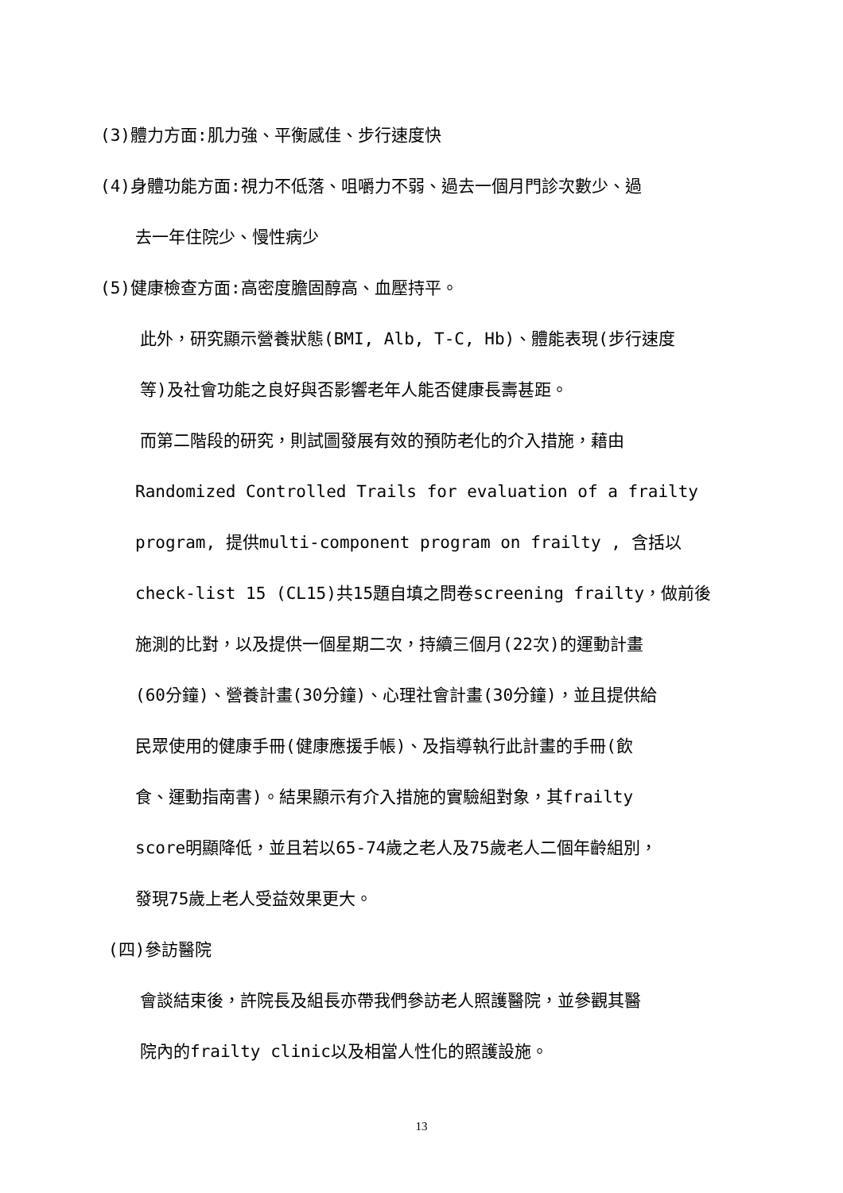(3)體力方面:肌力強、平衡感佳、步行速度快
(4)身體功能方面:視力不低落、咀嚼力不弱、過去一個月門診次數少、過
去一年住院少、慢性病少
(5)健康檢查方面:高密度膽固醇高、血壓持平。
此外，研究顯示營養狀態(BMI, Alb, T-C, Hb)、體能表現(步行速度
等)及社會功能之良好與否影響老年人能否健康長壽甚距。
而第二階段的研究，則試圖發展有效的預防老化的介入措施，藉由
Randomized Controlled Trails for evaluation of a frailty
program, 提供multi-component program on frailty , 含括以
check-list 15 (CL15)共15題自填之問卷screening frailty，做前後
施測的比對，以及提供一個星期二次，持續三個月(22次)的運動計畫
(60分鐘)、營養計畫(30分鐘)、心理社會計畫(30分鐘)，並且提供給
民眾使用的健康手冊(健康應援手帳)、及指導執行此計畫的手冊(飲
食、運動指南書)。結果顯示有介入措施的實驗組對象，其frailty
score明顯降低，並且若以65-74歲之老人及75歲老人二個年齡組別，
發現75歲上老人受益效果更大。
(四)參訪醫院
會談結束後，許院長及組長亦帶我們參訪老人照護醫院，並參觀其醫
院內的frailty clinic以及相當人性化的照護設施。
13